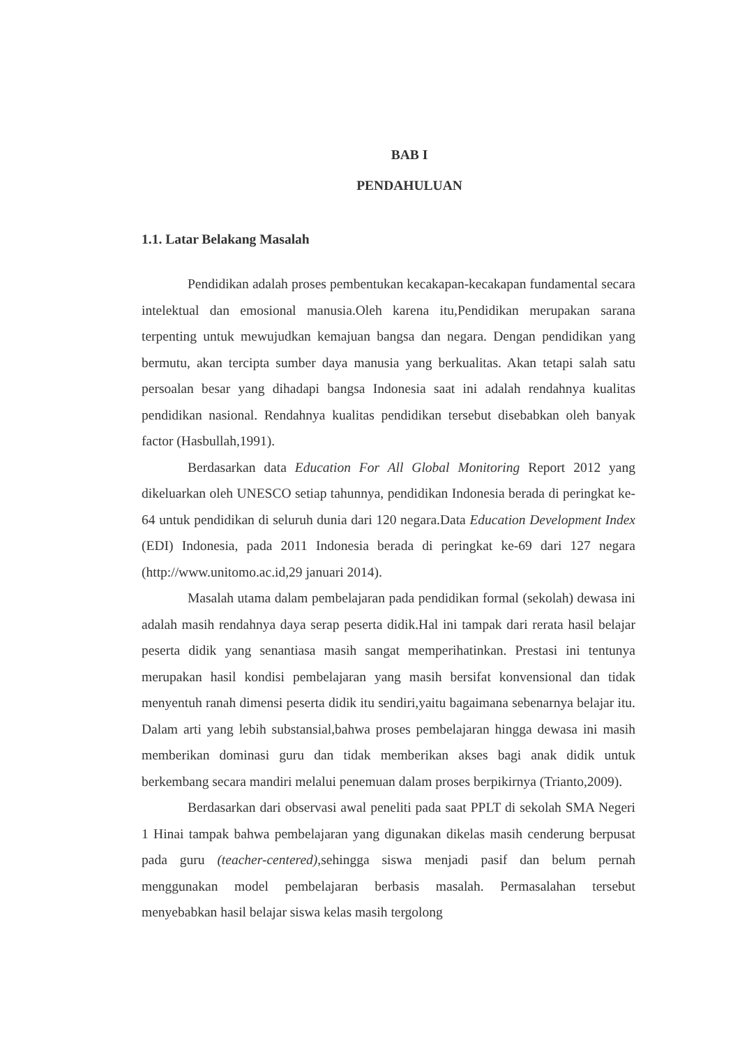BAB I
PENDAHULUAN
1.1. Latar Belakang Masalah
Pendidikan adalah proses pembentukan kecakapan-kecakapan fundamental secara intelektual dan emosional manusia.Oleh karena itu,Pendidikan merupakan sarana terpenting untuk mewujudkan kemajuan bangsa dan negara. Dengan pendidikan yang bermutu, akan tercipta sumber daya manusia yang berkualitas. Akan tetapi salah satu persoalan besar yang dihadapi bangsa Indonesia saat ini adalah rendahnya kualitas pendidikan nasional. Rendahnya kualitas pendidikan tersebut disebabkan oleh banyak factor (Hasbullah,1991).
Berdasarkan data Education For All Global Monitoring Report 2012 yang dikeluarkan oleh UNESCO setiap tahunnya, pendidikan Indonesia berada di peringkat ke-64 untuk pendidikan di seluruh dunia dari 120 negara.Data Education Development Index (EDI) Indonesia, pada 2011 Indonesia berada di peringkat ke-69 dari 127 negara (http://www.unitomo.ac.id,29 januari 2014).
Masalah utama dalam pembelajaran pada pendidikan formal (sekolah) dewasa ini adalah masih rendahnya daya serap peserta didik.Hal ini tampak dari rerata hasil belajar peserta didik yang senantiasa masih sangat memperihatinkan. Prestasi ini tentunya merupakan hasil kondisi pembelajaran yang masih bersifat konvensional dan tidak menyentuh ranah dimensi peserta didik itu sendiri,yaitu bagaimana sebenarnya belajar itu. Dalam arti yang lebih substansial,bahwa proses pembelajaran hingga dewasa ini masih memberikan dominasi guru dan tidak memberikan akses bagi anak didik untuk berkembang secara mandiri melalui penemuan dalam proses berpikirnya (Trianto,2009).
Berdasarkan dari observasi awal peneliti pada saat PPLT di sekolah SMA Negeri 1 Hinai tampak bahwa pembelajaran yang digunakan dikelas masih cenderung berpusat pada guru (teacher-centered),sehingga siswa menjadi pasif dan belum pernah menggunakan model pembelajaran berbasis masalah. Permasalahan tersebut menyebabkan hasil belajar siswa kelas masih tergolong